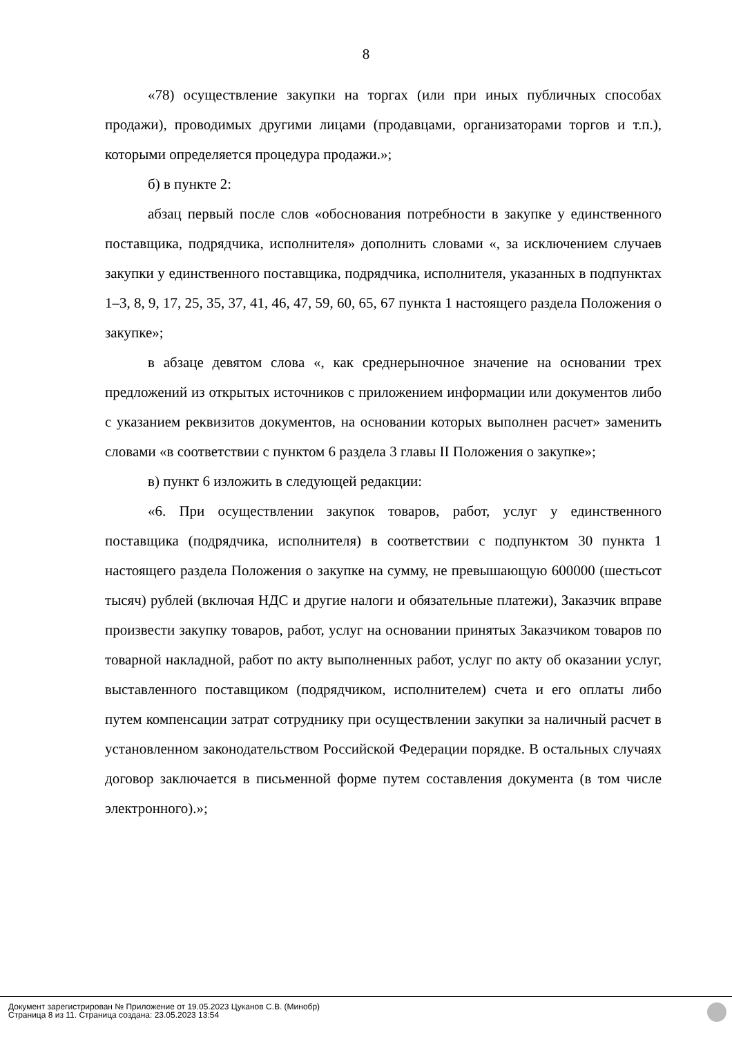8
«78) осуществление закупки на торгах (или при иных публичных способах продажи), проводимых другими лицами (продавцами, организаторами торгов и т.п.), которыми определяется процедура продажи.»;
б) в пункте 2:
абзац первый после слов «обоснования потребности в закупке у единственного поставщика, подрядчика, исполнителя» дополнить словами «, за исключением случаев закупки у единственного поставщика, подрядчика, исполнителя, указанных в подпунктах 1–3, 8, 9, 17, 25, 35, 37, 41, 46, 47, 59, 60, 65, 67 пункта 1 настоящего раздела Положения о закупке»;
в абзаце девятом слова «, как среднерыночное значение на основании трех предложений из открытых источников с приложением информации или документов либо с указанием реквизитов документов, на основании которых выполнен расчет» заменить словами «в соответствии с пунктом 6 раздела 3 главы II Положения о закупке»;
в) пункт 6 изложить в следующей редакции:
«6. При осуществлении закупок товаров, работ, услуг у единственного поставщика (подрядчика, исполнителя) в соответствии с подпунктом 30 пункта 1 настоящего раздела Положения о закупке на сумму, не превышающую 600000 (шестьсот тысяч) рублей (включая НДС и другие налоги и обязательные платежи), Заказчик вправе произвести закупку товаров, работ, услуг на основании принятых Заказчиком товаров по товарной накладной, работ по акту выполненных работ, услуг по акту об оказании услуг, выставленного поставщиком (подрядчиком, исполнителем) счета и его оплаты либо путем компенсации затрат сотруднику при осуществлении закупки за наличный расчет в установленном законодательством Российской Федерации порядке. В остальных случаях договор заключается в письменной форме путем составления документа (в том числе электронного).»;
Документ зарегистрирован № Приложение от 19.05.2023 Цуканов С.В. (Минобр)
Страница 8 из 11. Страница создана: 23.05.2023 13:54